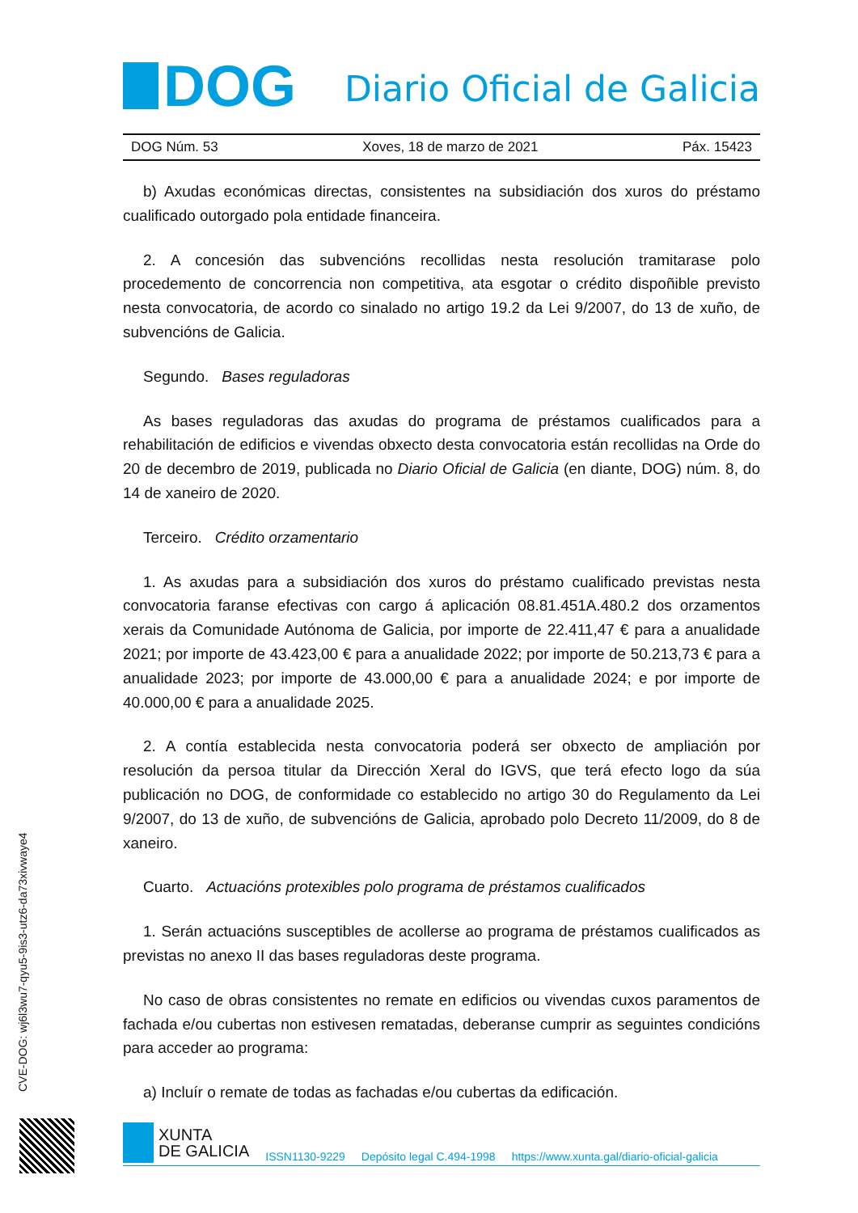DOG
Diario Oficial de Galicia
DOG Núm. 53 Xoves, 18 de marzo de 2021 Páx. 15423
b) Axudas económicas directas, consistentes na subsidiación dos xuros do préstamo cualificado outorgado pola entidade financeira.
2. A concesión das subvencións recollidas nesta resolución tramitarase polo procedemento de concorrencia non competitiva, ata esgotar o crédito dispoñible previsto nesta convocatoria, de acordo co sinalado no artigo 19.2 da Lei 9/2007, do 13 de xuño, de subvencións de Galicia.
Segundo. Bases reguladoras
As bases reguladoras das axudas do programa de préstamos cualificados para a rehabilitación de edificios e vivendas obxecto desta convocatoria están recollidas na Orde do 20 de decembro de 2019, publicada no Diario Oficial de Galicia (en diante, DOG) núm. 8, do 14 de xaneiro de 2020.
Terceiro. Crédito orzamentario
1. As axudas para a subsidiación dos xuros do préstamo cualificado previstas nesta convocatoria faranse efectivas con cargo á aplicación 08.81.451A.480.2 dos orzamentos xerais da Comunidade Autónoma de Galicia, por importe de 22.411,47 € para a anualidade 2021; por importe de 43.423,00 € para a anualidade 2022; por importe de 50.213,73 € para a anualidade 2023; por importe de 43.000,00 € para a anualidade 2024; e por importe de 40.000,00 € para a anualidade 2025.
2. A contía establecida nesta convocatoria poderá ser obxecto de ampliación por resolución da persoa titular da Dirección Xeral do IGVS, que terá efecto logo da súa publicación no DOG, de conformidade co establecido no artigo 30 do Regulamento da Lei 9/2007, do 13 de xuño, de subvencións de Galicia, aprobado polo Decreto 11/2009, do 8 de xaneiro.
Cuarto. Actuacións protexibles polo programa de préstamos cualificados
1. Serán actuacións susceptibles de acollerse ao programa de préstamos cualificados as previstas no anexo II das bases reguladoras deste programa.
No caso de obras consistentes no remate en edificios ou vivendas cuxos paramentos de fachada e/ou cubertas non estivesen rematadas, deberanse cumprir as seguintes condicións para acceder ao programa:
a) Incluír o remate de todas as fachadas e/ou cubertas da edificación.
CVE-DOG: wj6l3wu7-qyu5-9is3-utz6-da73xivwaye4
XUNTA
DE GALICIA
ISSN1130-9229 Depósito legal C.494-1998 https://www.xunta.gal/diario-oficial-galicia